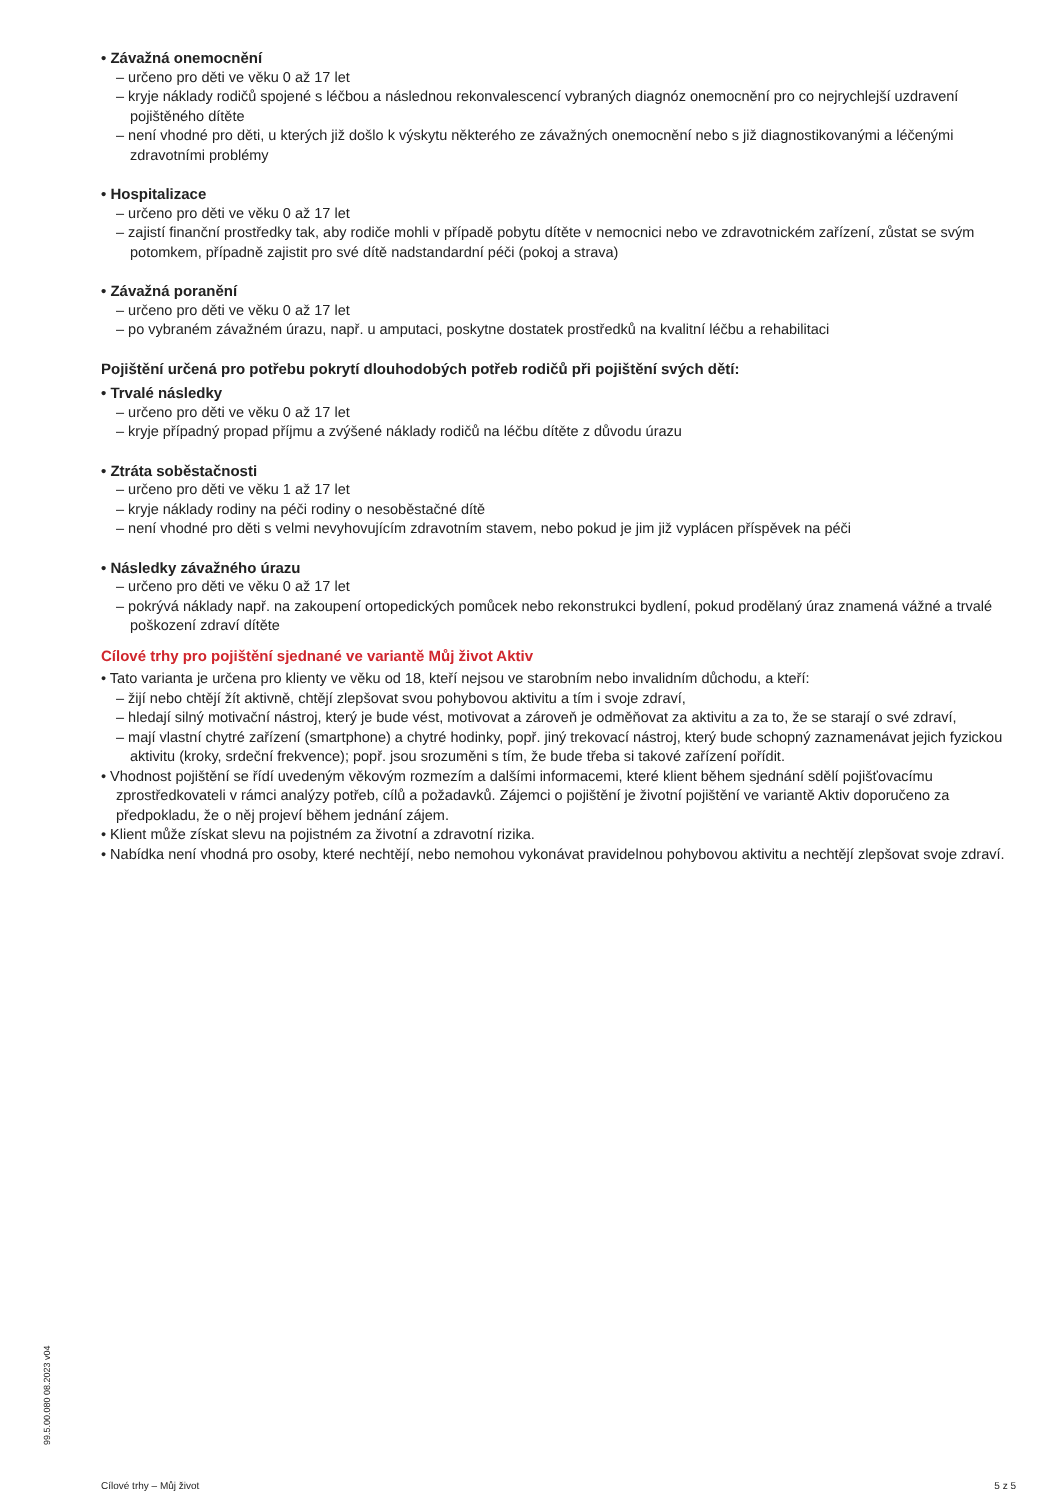• Závažná onemocnění
– určeno pro děti ve věku 0 až 17 let
– kryje náklady rodičů spojené s léčbou a následnou rekonvalescencí vybraných diagnóz onemocnění pro co nejrychlejší uzdravení pojištěného dítěte
– není vhodné pro děti, u kterých již došlo k výskytu některého ze závažných onemocnění nebo s již diagnostikovanými a léčenými zdravotními problémy
• Hospitalizace
– určeno pro děti ve věku 0 až 17 let
– zajistí finanční prostředky tak, aby rodiče mohli v případě pobytu dítěte v nemocnici nebo ve zdravotnickém zařízení, zůstat se svým potomkem, případně zajistit pro své dítě nadstandardní péči (pokoj a strava)
• Závažná poranění
– určeno pro děti ve věku 0 až 17 let
– po vybraném závažném úrazu, např. u amputaci, poskytne dostatek prostředků na kvalitní léčbu a rehabilitaci
Pojištění určená pro potřebu pokrytí dlouhodobých potřeb rodičů při pojištění svých dětí:
• Trvalé následky
– určeno pro děti ve věku 0 až 17 let
– kryje případný propad příjmu a zvýšené náklady rodičů na léčbu dítěte z důvodu úrazu
• Ztráta soběstačnosti
– určeno pro děti ve věku 1 až 17 let
– kryje náklady rodiny na péči rodiny o nesoběstačné dítě
– není vhodné pro děti s velmi nevyhovujícím zdravotním stavem, nebo pokud je jim již vyplácen příspěvek na péči
• Následky závažného úrazu
– určeno pro děti ve věku 0 až 17 let
– pokrývá náklady např. na zakoupení ortopedických pomůcek nebo rekonstrukci bydlení, pokud prodělaný úraz znamená vážné a trvalé poškození zdraví dítěte
Cílové trhy pro pojištění sjednané ve variantě Můj život Aktiv
• Tato varianta je určena pro klienty ve věku od 18, kteří nejsou ve starobním nebo invalidním důchodu, a kteří:
– žijí nebo chtějí žít aktivně, chtějí zlepšovat svou pohybovou aktivitu a tím i svoje zdraví,
– hledají silný motivační nástroj, který je bude vést, motivovat a zároveň je odměňovat za aktivitu a za to, že se starají o své zdraví,
– mají vlastní chytré zařízení (smartphone) a chytré hodinky, popř. jiný trekovací nástroj, který bude schopný zaznamenávat jejich fyzickou aktivitu (kroky, srdeční frekvence); popř. jsou srozuměni s tím, že bude třeba si takové zařízení pořídit.
• Vhodnost pojištění se řídí uvedeným věkovým rozmezím a dalšími informacemi, které klient během sjednání sdělí pojišťovacímu zprostředkovateli v rámci analýzy potřeb, cílů a požadavků. Zájemci o pojištění je životní pojištění ve variantě Aktiv doporučeno za předpokladu, že o něj projeví během jednání zájem.
• Klient může získat slevu na pojistném za životní a zdravotní rizika.
• Nabídka není vhodná pro osoby, které nechtějí, nebo nemohou vykonávat pravidelnou pohybovou aktivitu a nechtějí zlepšovat svoje zdraví.
99.5.00.080 08.2023 v04
Cílové trhy – Můj život 5 z 5